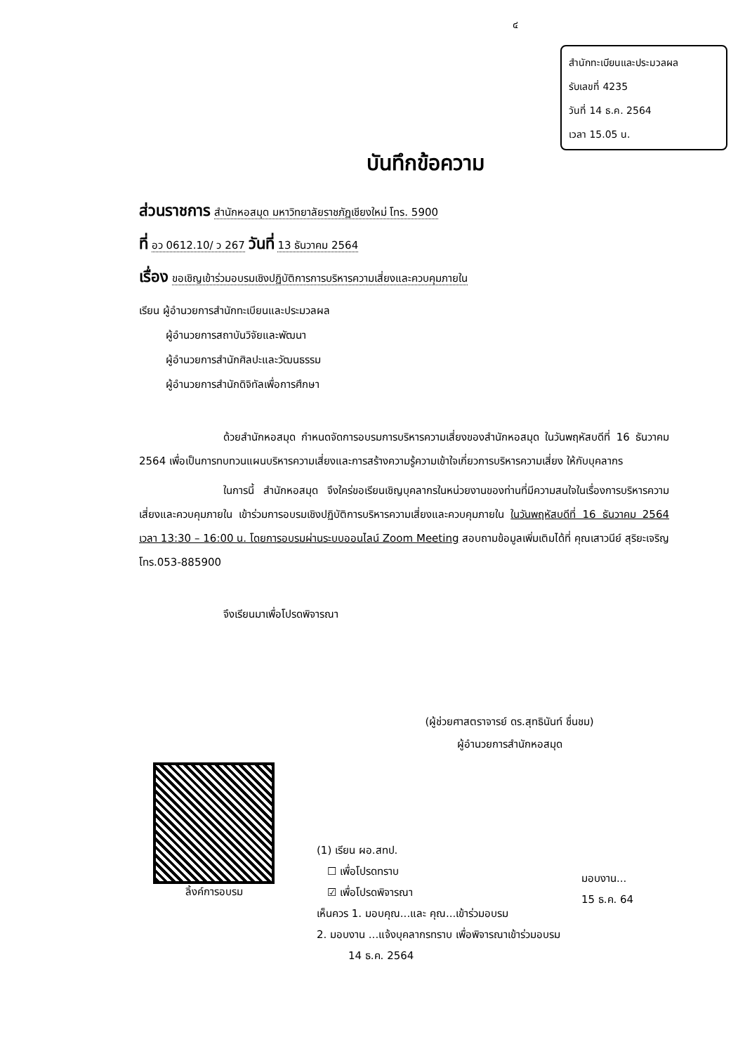๔
สำนักทะเบียนและประมวลผล
รับเลขที่ 4235
วันที่ 14 ธ.ค. 2564
เวลา 15.05 น.
บันทึกข้อความ
ส่วนราชการ สำนักหอสมุด มหาวิทยาลัยราชภัฏเชียงใหม่ โทร. 5900
ที่ อว 0612.10/ ว 267 วันที่ 13 ธันวาคม 2564
เรื่อง ขอเชิญเข้าร่วมอบรมเชิงปฏิบัติการการบริหารความเสี่ยงและควบคุมภายใน
เรียน ผู้อำนวยการสำนักทะเบียนและประมวลผล
   ผู้อำนวยการสถาบันวิจัยและพัฒนา
   ผู้อำนวยการสำนักศิลปะและวัฒนธรรม
   ผู้อำนวยการสำนักดิจิทัลเพื่อการศึกษา
ด้วยสำนักหอสมุด กำหนดจัดการอบรมการบริหารความเสี่ยงของสำนักหอสมุด ในวันพฤหัสบดีที่ 16 ธันวาคม 2564 เพื่อเป็นการทบทวนแผนบริหารความเสี่ยงและการสร้างความรู้ความเข้าใจเกี่ยวการบริหารความเสี่ยง ให้กับบุคลากร
ในการนี้ สำนักหอสมุด จึงใคร่ขอเรียนเชิญบุคลากรในหน่วยงานของท่านที่มีความสนใจในเรื่องการบริหารความเสี่ยงและควบคุมภายใน เข้าร่วมการอบรมเชิงปฏิบัติการบริหารความเสี่ยงและควบคุมภายใน ในวันพฤหัสบดีที่ 16 ธันวาคม 2564 เวลา 13:30 – 16:00 น. โดยการอบรมผ่านระบบออนไลน์ Zoom Meeting สอบถามข้อมูลเพิ่มเติมได้ที่ คุณเสาวนีย์ สุริยะเจริญ โทร.053-885900
จึงเรียนมาเพื่อโปรดพิจารณา
(ผู้ช่วยศาสตราจารย์ ดร.สุทธินันท์ ชื่นชม)
ผู้อำนวยการสำนักหอสมุด
ลิ้งค์การอบรม
(1) เรียน ผอ.สทป.
 ☐ เพื่อโปรดทราบ
 ☑ เพื่อโปรดพิจารณา
เห็นควร 1. มอบคุณ...และ คุณ...เข้าร่วมอบรม
2. มอบงาน ...แจ้งบุคลากรทราบ เพื่อพิจารณาเข้าร่วมอบรม
   14 ธ.ค. 2564
มอบงาน...
15 ธ.ค. 64